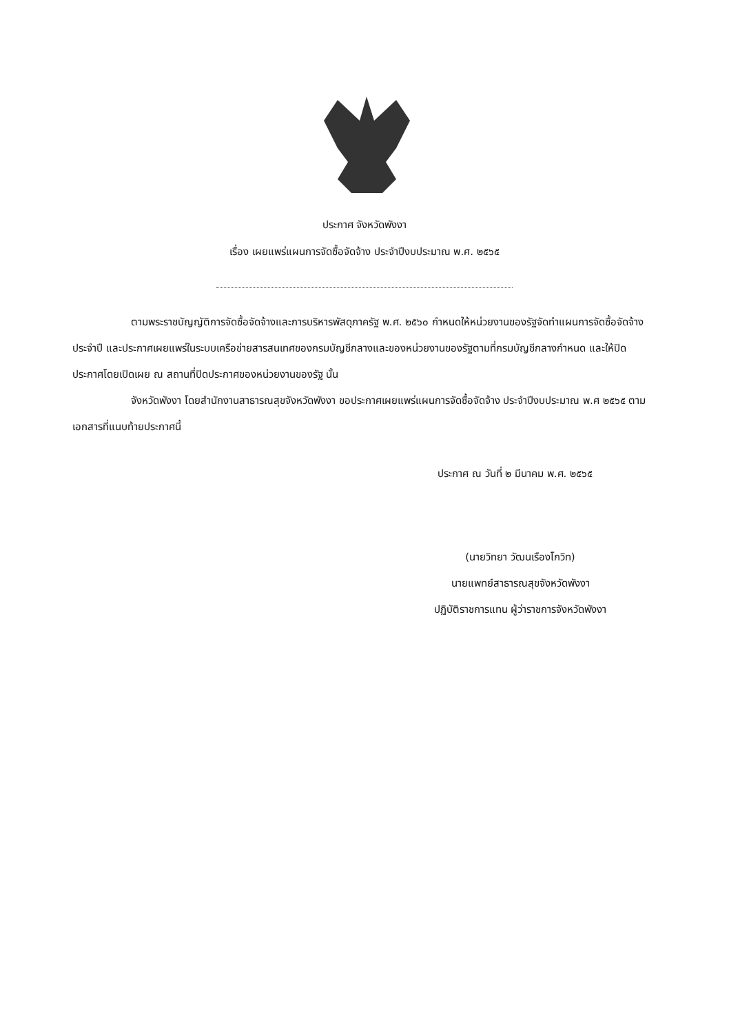ประกาศ จังหวัดพังงา
เรื่อง เผยแพร่แผนการจัดซื้อจัดจ้าง ประจำปีงบประมาณ พ.ศ. ๒๕๖๕
ตามพระราชบัญญัติการจัดซื้อจัดจ้างและการบริหารพัสดุภาครัฐ พ.ศ. ๒๕๖๐ กำหนดให้หน่วยงานของรัฐจัดทำแผนการจัดซื้อจัดจ้างประจำปี และประกาศเผยแพร่ในระบบเครือข่ายสารสนเทศของกรมบัญชีกลางและของหน่วยงานของรัฐตามที่กรมบัญชีกลางกำหนด และให้ปิดประกาศโดยเปิดเผย ณ สถานที่ปิดประกาศของหน่วยงานของรัฐ นั้น
จังหวัดพังงา โดยสำนักงานสาธารณสุขจังหวัดพังงา ขอประกาศเผยแพร่แผนการจัดซื้อจัดจ้าง ประจำปีงบประมาณ พ.ศ ๒๕๖๕ ตามเอกสารที่แนบท้ายประกาศนี้
ประกาศ ณ วันที่ ๒ มีนาคม พ.ศ. ๒๕๖๕
(นายวิทยา วัฒนเรืองโกวิท)
นายแพทย์สาธารณสุขจังหวัดพังงา
ปฏิบัติราชการแทน ผู้ว่าราชการจังหวัดพังงา